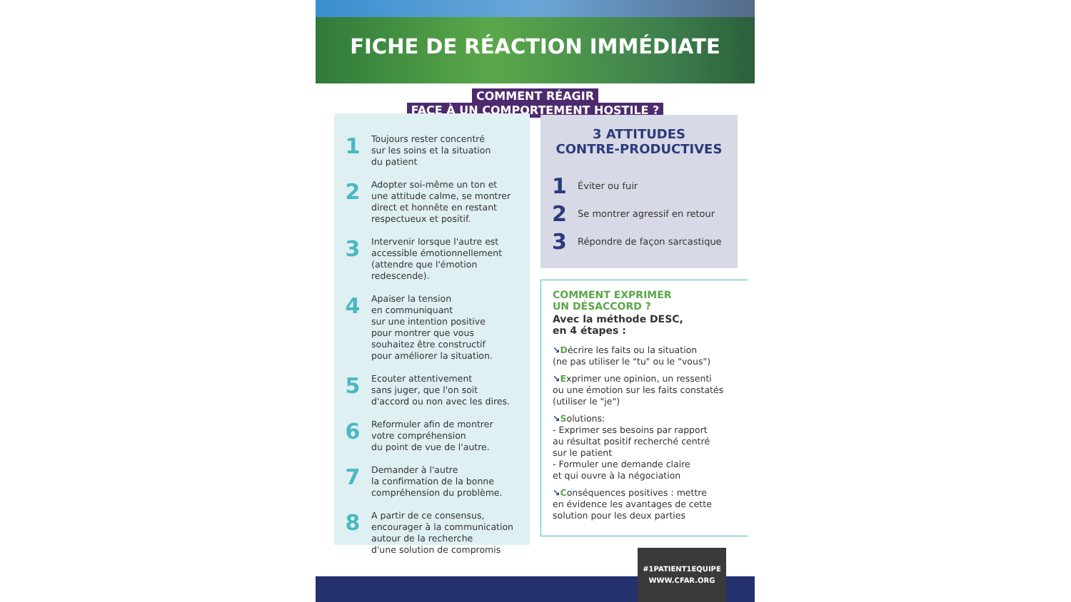FICHE DE RÉACTION IMMÉDIATE
COMMENT RÉAGIR
FACE À UN COMPORTEMENT HOSTILE ?
1
Toujours rester concentré
sur les soins et la situation
du patient
2
Adopter soi-même un ton et
une attitude calme, se montrer
direct et honnête en restant
respectueux et positif.
3
Intervenir lorsque l'autre est
accessible émotionnellement
(attendre que l'émotion
redescende).
4
Apaiser la tension
en communiquant
sur une intention positive
pour montrer que vous
souhaitez être constructif
pour améliorer la situation.
5
Ecouter attentivement
sans juger, que l'on soit
d'accord ou non avec les dires.
6
Reformuler afin de montrer
votre compréhension
du point de vue de l'autre.
7
Demander à l'autre
la confirmation de la bonne
compréhension du problème.
8
A partir de ce consensus,
encourager à la communication
autour de la recherche
d'une solution de compromis
3 ATTITUDES
CONTRE-PRODUCTIVES
1 Éviter ou fuir
2 Se montrer agressif en retour
3 Répondre de façon sarcastique
COMMENT EXPRIMER
UN DÉSACCORD ?
Avec la méthode DESC,
en 4 étapes :
↘Décrire les faits ou la situation
(ne pas utiliser le "tu" ou le "vous")
↘Exprimer une opinion, un ressenti
ou une émotion sur les faits constatés
(utiliser le "je")
↘Solutions:
- Exprimer ses besoins par rapport
au résultat positif recherché centré
sur le patient
- Formuler une demande claire
et qui ouvre à la négociation
↘Conséquences positives : mettre
en évidence les avantages de cette
solution pour les deux parties
#1PATIENT1EQUIPE
WWW.CFAR.ORG